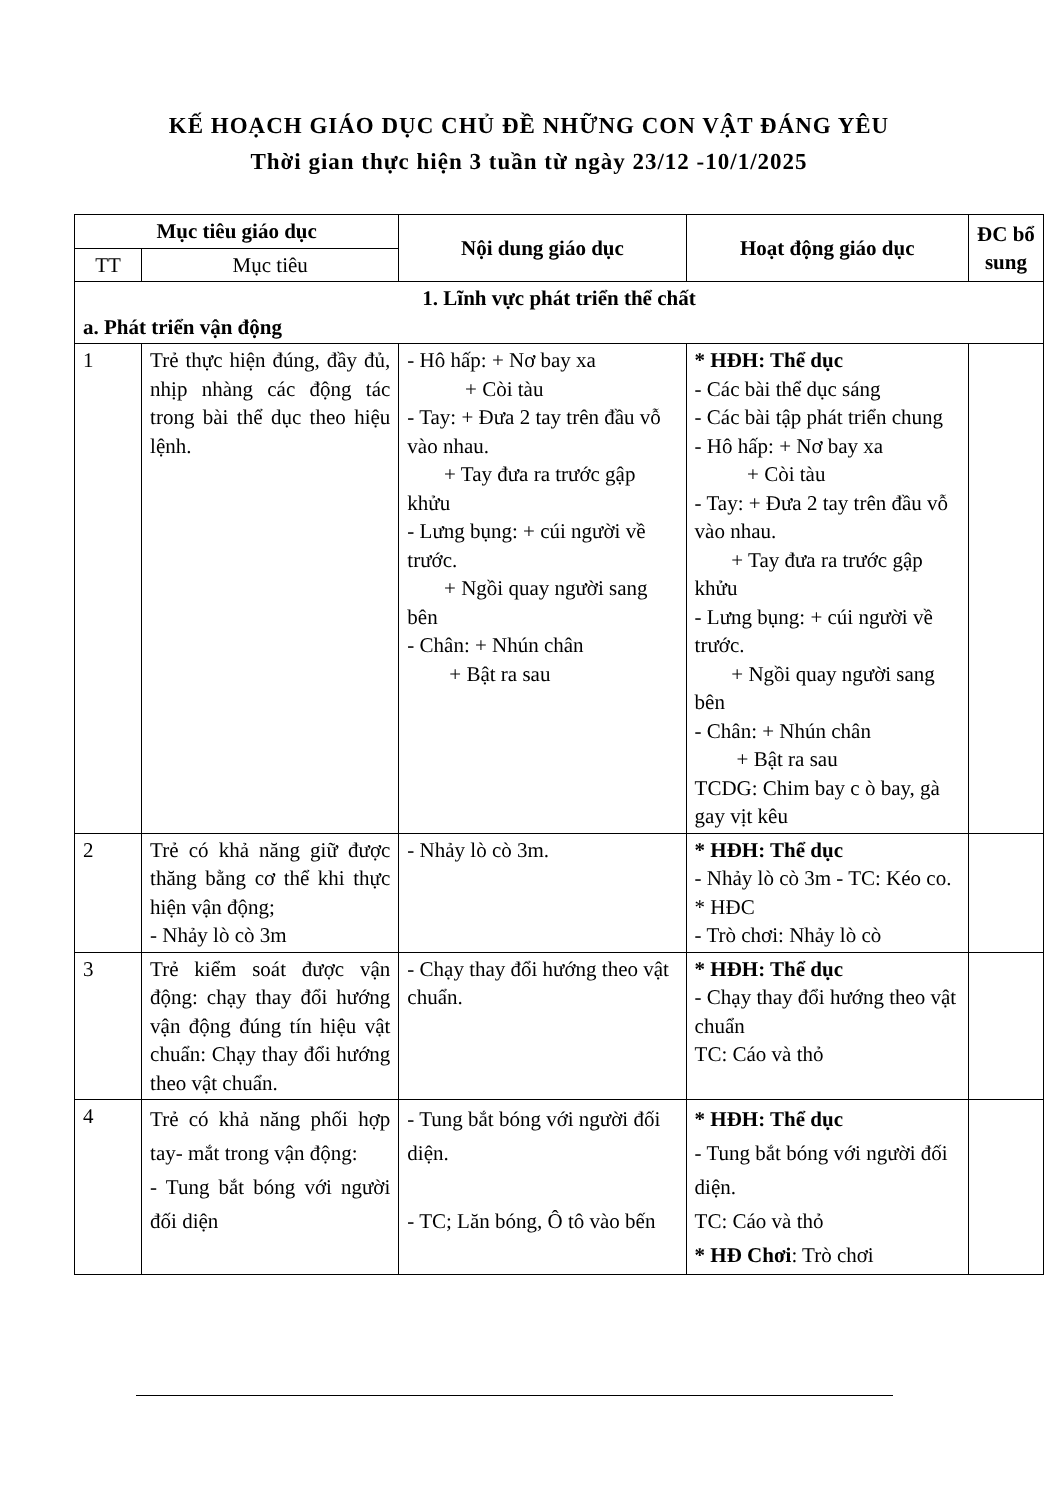KẾ HOẠCH GIÁO DỤC CHỦ ĐỀ NHỮNG CON VẬT ĐÁNG YÊU
Thời gian thực hiện 3 tuần từ ngày 23/12 -10/1/2025
| Mục tiêu giáo dục | | Nội dung giáo dục | Hoạt động giáo dục | ĐC bổ sung |
| --- | --- | --- | --- | --- |
| TT | Mục tiêu | | | |
| 1. Lĩnh vực phát triển thể chất a. Phát triển vận động | | | | |
| 1 | Trẻ thực hiện đúng, đầy đủ, nhịp nhàng các động tác trong bài thể dục theo hiệu lệnh. | - Hô hấp: + Nơ bay xa + Còi tàu - Tay: + Đưa 2 tay trên đầu vỗ vào nhau. + Tay đưa ra trước gập khửu - Lưng bụng: + cúi người về trước. + Ngồi quay người sang bên - Chân: + Nhún chân + Bật ra sau | * HĐH: Thể dục - Các bài thể dục sáng - Các bài tập phát triển chung - Hô hấp: + Nơ bay xa + Còi tàu - Tay: + Đưa 2 tay trên đầu vỗ vào nhau. + Tay đưa ra trước gập khửu - Lưng bụng: + cúi người về trước. + Ngồi quay người sang bên - Chân: + Nhún chân + Bật ra sau TCDG: Chim bay c ò bay, gà gay vịt kêu | |
| 2 | Trẻ có khả năng giữ được thăng bằng cơ thể khi thực hiện vận động; - Nhảy lò cò 3m | - Nhảy lò cò 3m. | * HĐH: Thể dục - Nhảy lò cò 3m - TC: Kéo co. * HĐC - Trò chơi: Nhảy lò cò | |
| 3 | Trẻ kiểm soát được vận động: chạy thay đổi hướng vận động đúng tín hiệu vật chuẩn: Chạy thay đổi hướng theo vật chuẩn. | - Chạy thay đổi hướng theo vật chuẩn. | * HĐH: Thể dục - Chạy thay đổi hướng theo vật chuẩn TC: Cáo và thỏ | |
| 4 | Trẻ có khả năng phối hợp tay- mắt trong vận động: - Tung bắt bóng với người đối diện | - Tung bắt bóng với người đối diện. - TC; Lăn bóng, Ô tô vào bến | * HĐH: Thể dục - Tung bắt bóng với người đối diện. TC: Cáo và thỏ * HĐ Chơi : Trò chơi | |